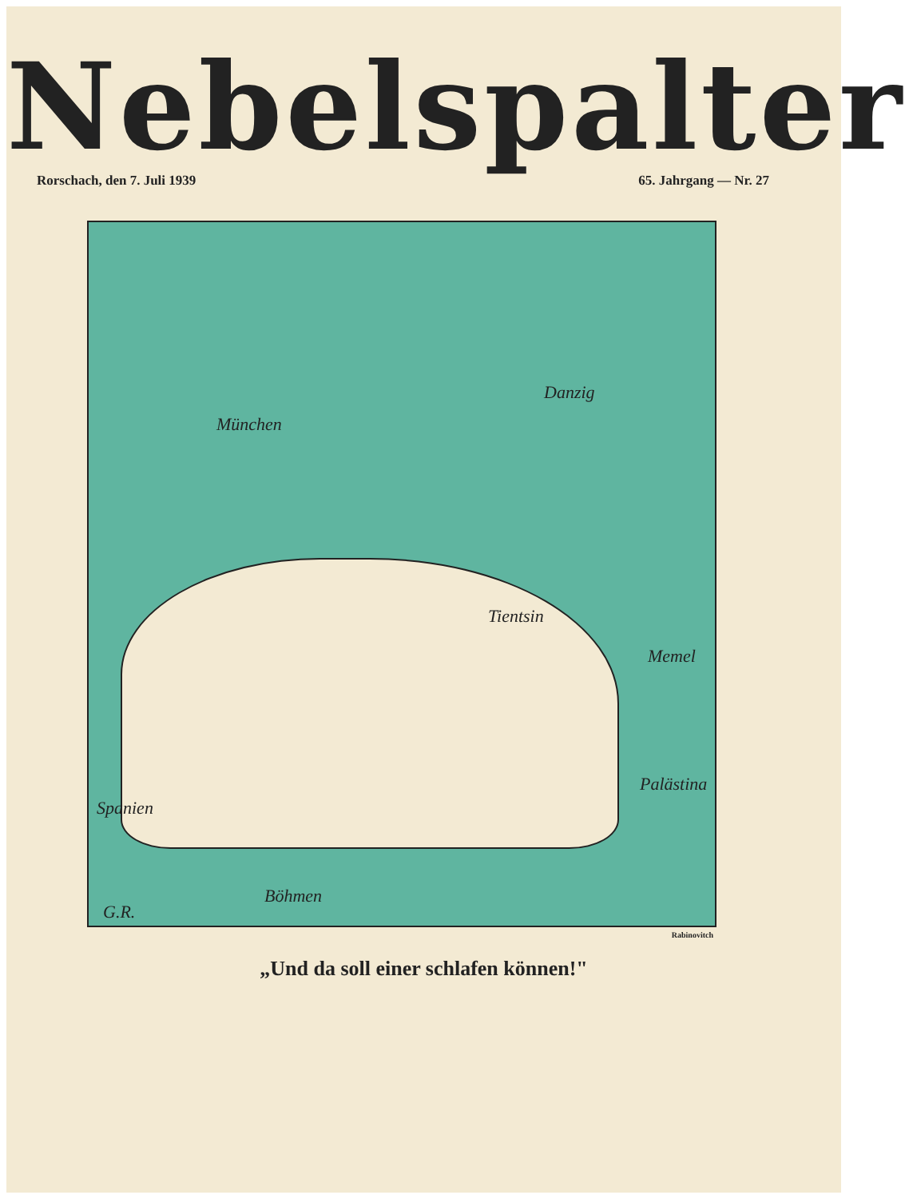Nebelspalter
Rorschach, den 7. Juli 1939 65. Jahrgang — Nr. 27
München
Danzig
Tientsin
Memel
Palästina
Spanien
Böhmen
G.R.
Rabinovitch
„Und da soll einer schlafen können!"